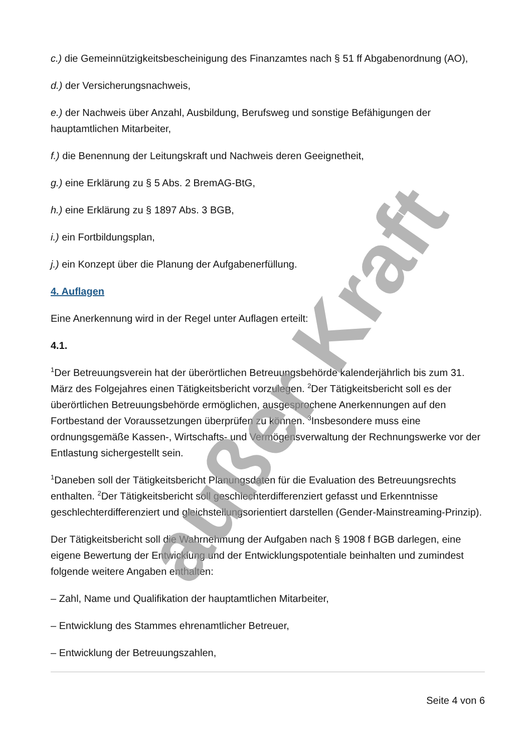c.) die Gemeinnützigkeitsbescheinigung des Finanzamtes nach § 51 ff Abgabenordnung (AO),
d.) der Versicherungsnachweis,
e.) der Nachweis über Anzahl, Ausbildung, Berufsweg und sonstige Befähigungen der hauptamtlichen Mitarbeiter,
f.) die Benennung der Leitungskraft und Nachweis deren Geeignetheit,
g.) eine Erklärung zu § 5 Abs. 2 BremAG-BtG,
h.) eine Erklärung zu § 1897 Abs. 3 BGB,
i.) ein Fortbildungsplan,
j.) ein Konzept über die Planung der Aufgabenerfüllung.
4. Auflagen
Eine Anerkennung wird in der Regel unter Auflagen erteilt:
4.1.
<sup>1</sup> Der Betreuungsverein hat der überörtlichen Betreuungsbehörde kalenderjährlich bis zum 31. März des Folgejahres einen Tätigkeitsbericht vorzulegen. <sup>2</sup>Der Tätigkeitsbericht soll es der überörtlichen Betreuungsbehörde ermöglichen, ausgesprochene Anerkennungen auf den Fortbestand der Voraussetzungen überprüfen zu können. <sup>3</sup>Insbesondere muss eine ordnungsgemäße Kassen-, Wirtschafts- und Vermögensverwaltung der Rechnungswerke vor der Entlastung sichergestellt sein.
<sup>1</sup> Daneben soll der Tätigkeitsbericht Planungsdaten für die Evaluation des Betreuungsrechts enthalten. <sup>2</sup>Der Tätigkeitsbericht soll geschlechterdifferenziert gefasst und Erkenntnisse geschlechterdifferenziert und gleichstellungsorientiert darstellen (Gender-Mainstreaming-Prinzip).
Der Tätigkeitsbericht soll die Wahrnehmung der Aufgaben nach § 1908 f BGB darlegen, eine eigene Bewertung der Entwicklung und der Entwicklungspotentiale beinhalten und zumindest folgende weitere Angaben enthalten:
– Zahl, Name und Qualifikation der hauptamtlichen Mitarbeiter,
– Entwicklung des Stammes ehrenamtlicher Betreuer,
– Entwicklung der Betreuungszahlen,
Seite 4 von 6
außer Kraft